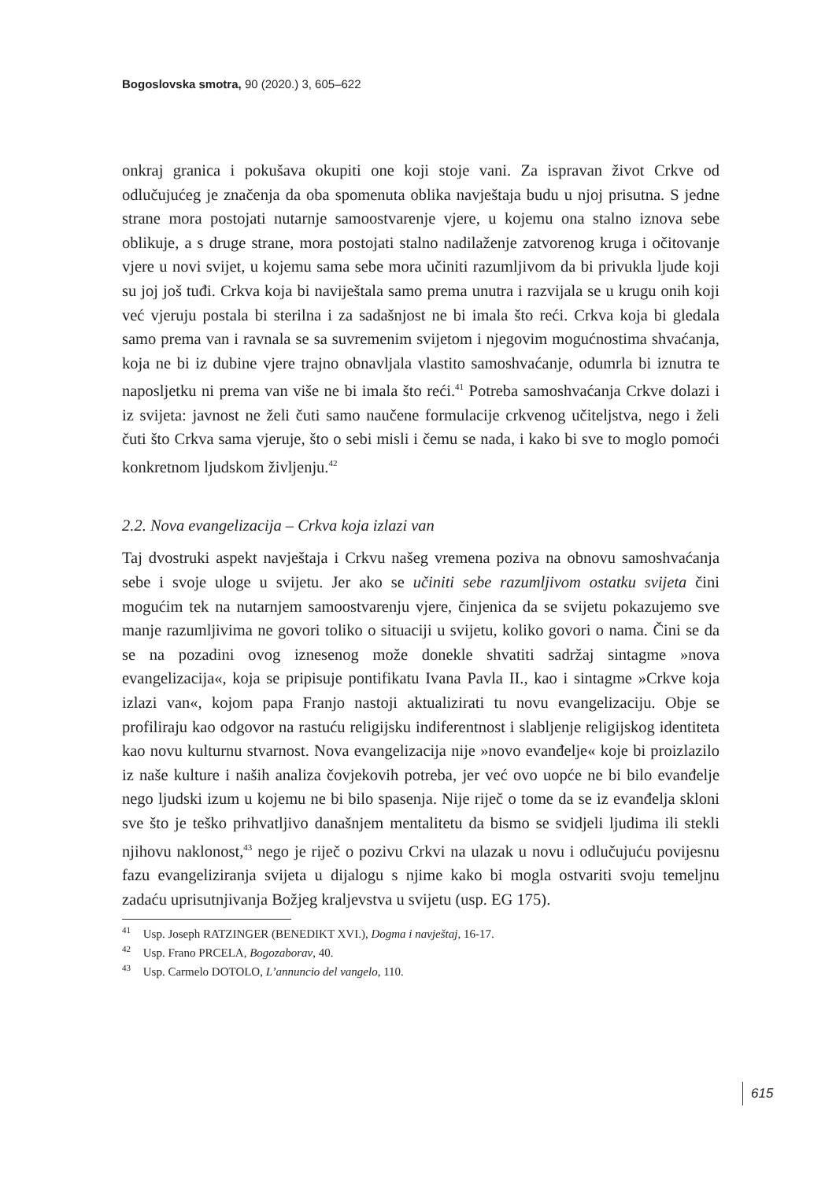Bogoslovska smotra, 90 (2020.) 3, 605–622
onkraj granica i pokušava okupiti one koji stoje vani. Za ispravan život Crkve od odlučujućeg je značenja da oba spomenuta oblika navještaja budu u njoj prisutna. S jedne strane mora postojati nutarnje samoostvarenje vjere, u kojemu ona stalno iznova sebe oblikuje, a s druge strane, mora postojati stalno nadilaženje zatvorenog kruga i očitovanje vjere u novi svijet, u kojemu sama sebe mora učiniti razumljivom da bi privukla ljude koji su joj još tuđi. Crkva koja bi naviještala samo prema unutra i razvijala se u krugu onih koji već vjeruju postala bi sterilna i za sadašnjost ne bi imala što reći. Crkva koja bi gledala samo prema van i ravnala se sa suvremenim svijetom i njegovim mogućnostima shvaćanja, koja ne bi iz dubine vjere trajno obnavljala vlastito samoshvaćanje, odumrla bi iznutra te naposljetku ni prema van više ne bi imala što reći.<sup>41</sup> Potreba samoshvaćanja Crkve dolazi i iz svijeta: javnost ne želi čuti samo naučene formulacije crkvenog učiteljstva, nego i želi čuti što Crkva sama vjeruje, što o sebi misli i čemu se nada, i kako bi sve to moglo pomoći konkretnom ljudskom življenju.<sup>42</sup>
2.2. Nova evangelizacija – Crkva koja izlazi van
Taj dvostruki aspekt navještaja i Crkvu našeg vremena poziva na obnovu samoshvaćanja sebe i svoje uloge u svijetu. Jer ako se učiniti sebe razumljivom ostatku svijeta čini mogućim tek na nutarnjem samoostvarenju vjere, činjenica da se svijetu pokazujemo sve manje razumljivima ne govori toliko o situaciji u svijetu, koliko govori o nama. Čini se da se na pozadini ovog iznesenog može donekle shvatiti sadržaj sintagme »nova evangelizacija«, koja se pripisuje pontifikatu Ivana Pavla II., kao i sintagme »Crkve koja izlazi van«, kojom papa Franjo nastoji aktualizirati tu novu evangelizaciju. Obje se profiliraju kao odgovor na rastuću religijsku indiferentnost i slabljenje religijskog identiteta kao novu kulturnu stvarnost. Nova evangelizacija nije »novo evanđelje« koje bi proizlazilo iz naše kulture i naših analiza čovjekovih potreba, jer već ovo uopće ne bi bilo evanđelje nego ljudski izum u kojemu ne bi bilo spasenja. Nije riječ o tome da se iz evanđelja skloni sve što je teško prihvatljivo današnjem mentalitetu da bismo se svidjeli ljudima ili stekli njihovu naklonost,<sup>43</sup> nego je riječ o pozivu Crkvi na ulazak u novu i odlučujuću povijesnu fazu evangeliziranja svijeta u dijalogu s njime kako bi mogla ostvariti svoju temeljnu zadaću uprisutnjivanja Božjeg kraljevstva u svijetu (usp. EG 175).
<sup>41</sup> Usp. Joseph RATZINGER (BENEDIKT XVI.), Dogma i navještaj, 16-17.
<sup>42</sup> Usp. Frano PRCELA, Bogozaborav, 40.
<sup>43</sup> Usp. Carmelo DOTOLO, L’annuncio del vangelo, 110.
615